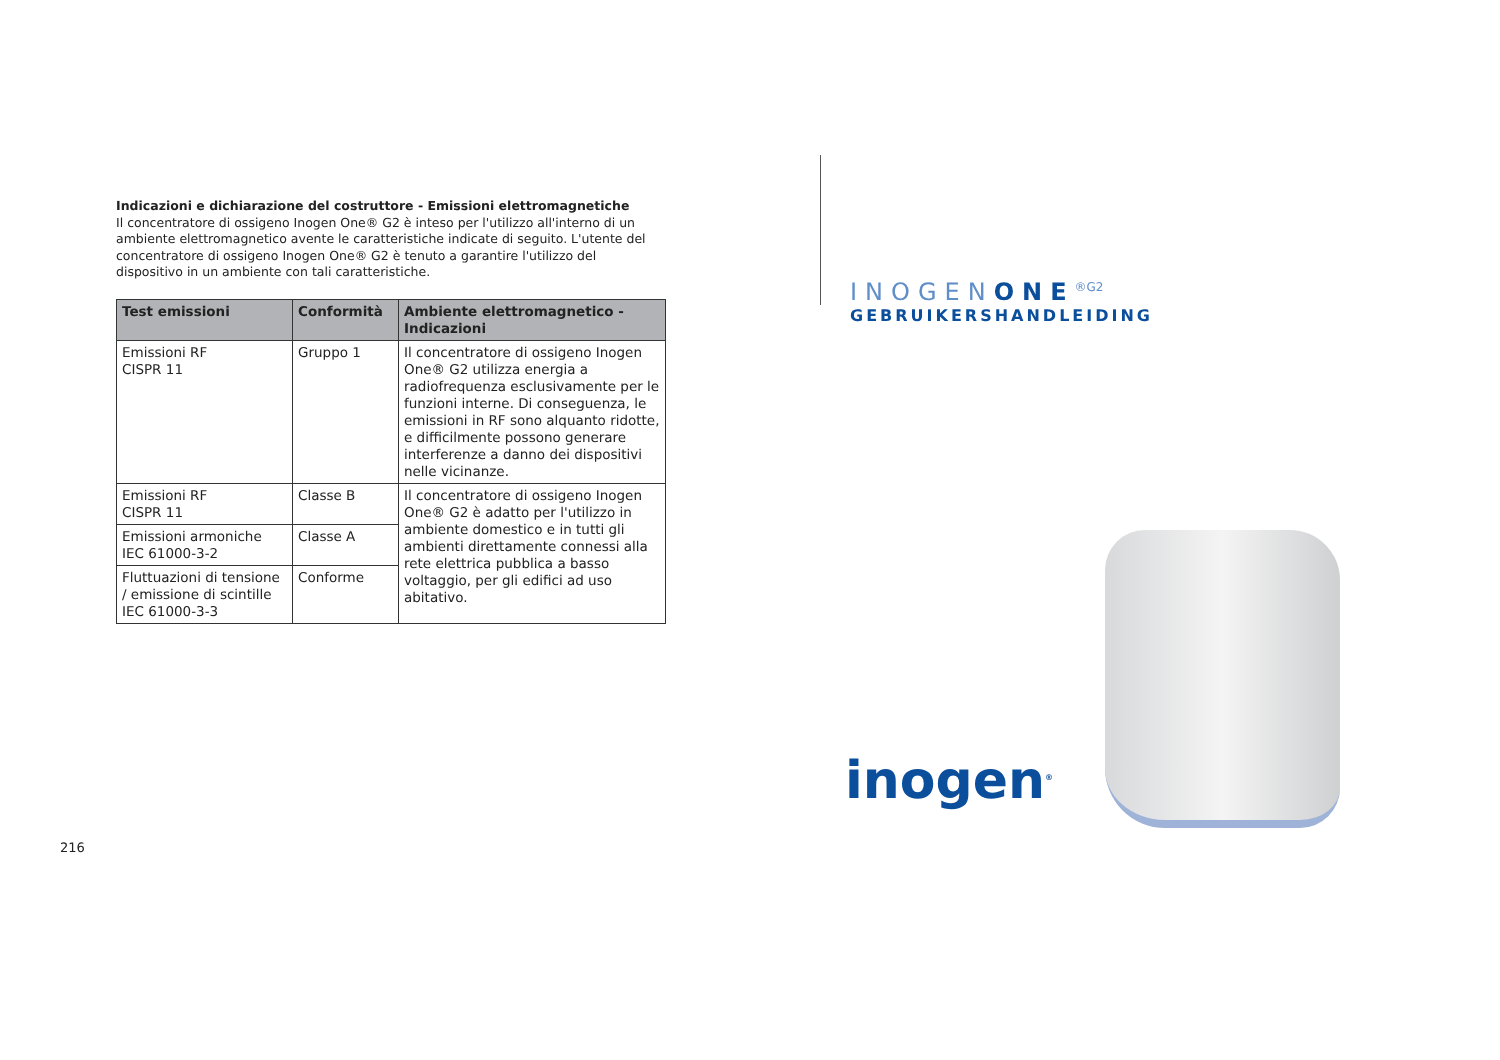Indicazioni e dichiarazione del costruttore - Emissioni elettromagnetiche
Il concentratore di ossigeno Inogen One® G2 è inteso per l'utilizzo all'interno di un ambiente elettromagnetico avente le caratteristiche indicate di seguito. L'utente del concentratore di ossigeno Inogen One® G2 è tenuto a garantire l'utilizzo del dispositivo in un ambiente con tali caratteristiche.
| Test emissioni | Conformità | Ambiente elettromagnetico - Indicazioni |
| --- | --- | --- |
| Emissioni RF CISPR 11 | Gruppo 1 | Il concentratore di ossigeno Inogen One® G2 utilizza energia a radiofrequenza esclusivamente per le funzioni interne. Di conseguenza, le emissioni in RF sono alquanto ridotte, e difficilmente possono generare interferenze a danno dei dispositivi nelle vicinanze. |
| Emissioni RF CISPR 11 | Classe B | Il concentratore di ossigeno Inogen One® G2 è adatto per l'utilizzo in ambiente domestico e in tutti gli ambienti direttamente connessi alla rete elettrica pubblica a basso voltaggio, per gli edifici ad uso abitativo. |
| Emissioni armoniche IEC 61000-3-2 | Classe A | |
| Fluttuazioni di tensione / emissione di scintille IEC 61000-3-3 | Conforme | |
216
INOGENONE<sup>®G2</sup>
GEBRUIKERSHANDLEIDING
inogen<sup>®</sup>